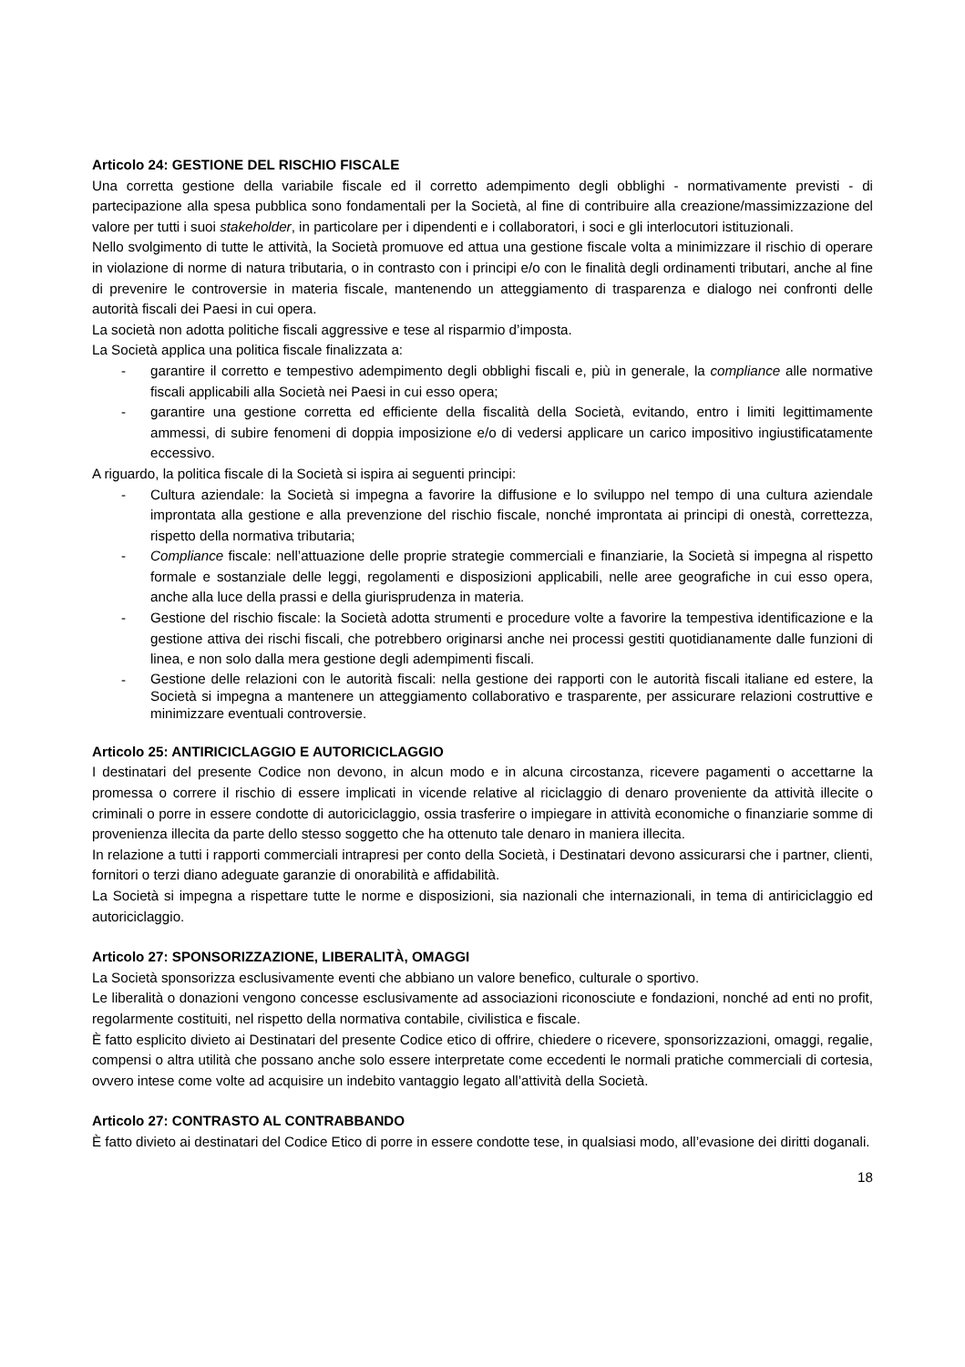Articolo 24: GESTIONE DEL RISCHIO FISCALE
Una corretta gestione della variabile fiscale ed il corretto adempimento degli obblighi - normativamente previsti - di partecipazione alla spesa pubblica sono fondamentali per la Società, al fine di contribuire alla creazione/massimizzazione del valore per tutti i suoi stakeholder, in particolare per i dipendenti e i collaboratori, i soci e gli interlocutori istituzionali.
Nello svolgimento di tutte le attività, la Società promuove ed attua una gestione fiscale volta a minimizzare il rischio di operare in violazione di norme di natura tributaria, o in contrasto con i principi e/o con le finalità degli ordinamenti tributari, anche al fine di prevenire le controversie in materia fiscale, mantenendo un atteggiamento di trasparenza e dialogo nei confronti delle autorità fiscali dei Paesi in cui opera.
La società non adotta politiche fiscali aggressive e tese al risparmio d’imposta.
La Società applica una politica fiscale finalizzata a:
- garantire il corretto e tempestivo adempimento degli obblighi fiscali e, più in generale, la compliance alle normative fiscali applicabili alla Società nei Paesi in cui esso opera;
- garantire una gestione corretta ed efficiente della fiscalità della Società, evitando, entro i limiti legittimamente ammessi, di subire fenomeni di doppia imposizione e/o di vedersi applicare un carico impositivo ingiustificatamente eccessivo.
A riguardo, la politica fiscale di la Società si ispira ai seguenti principi:
- Cultura aziendale: la Società si impegna a favorire la diffusione e lo sviluppo nel tempo di una cultura aziendale improntata alla gestione e alla prevenzione del rischio fiscale, nonché improntata ai principi di onestà, correttezza, rispetto della normativa tributaria;
- Compliance fiscale: nell’attuazione delle proprie strategie commerciali e finanziarie, la Società si impegna al rispetto formale e sostanziale delle leggi, regolamenti e disposizioni applicabili, nelle aree geografiche in cui esso opera, anche alla luce della prassi e della giurisprudenza in materia.
- Gestione del rischio fiscale: la Società adotta strumenti e procedure volte a favorire la tempestiva identificazione e la gestione attiva dei rischi fiscali, che potrebbero originarsi anche nei processi gestiti quotidianamente dalle funzioni di linea, e non solo dalla mera gestione degli adempimenti fiscali.
- Gestione delle relazioni con le autorità fiscali: nella gestione dei rapporti con le autorità fiscali italiane ed estere, la Società si impegna a mantenere un atteggiamento collaborativo e trasparente, per assicurare relazioni costruttive e minimizzare eventuali controversie.
Articolo 25: ANTIRICICLAGGIO E AUTORICICLAGGIO
I destinatari del presente Codice non devono, in alcun modo e in alcuna circostanza, ricevere pagamenti o accettarne la promessa o correre il rischio di essere implicati in vicende relative al riciclaggio di denaro proveniente da attività illecite o criminali o porre in essere condotte di autoriciclaggio, ossia trasferire o impiegare in attività economiche o finanziarie somme di provenienza illecita da parte dello stesso soggetto che ha ottenuto tale denaro in maniera illecita.
In relazione a tutti i rapporti commerciali intrapresi per conto della Società, i Destinatari devono assicurarsi che i partner, clienti, fornitori o terzi diano adeguate garanzie di onorabilità e affidabilità.
La Società si impegna a rispettare tutte le norme e disposizioni, sia nazionali che internazionali, in tema di antiriciclaggio ed autoriciclaggio.
Articolo 27: SPONSORIZZAZIONE, LIBERALITÀ, OMAGGI
La Società sponsorizza esclusivamente eventi che abbiano un valore benefico, culturale o sportivo.
Le liberalità o donazioni vengono concesse esclusivamente ad associazioni riconosciute e fondazioni, nonché ad enti no profit, regolarmente costituiti, nel rispetto della normativa contabile, civilistica e fiscale.
È fatto esplicito divieto ai Destinatari del presente Codice etico di offrire, chiedere o ricevere, sponsorizzazioni, omaggi, regalie, compensi o altra utilità che possano anche solo essere interpretate come eccedenti le normali pratiche commerciali di cortesia, ovvero intese come volte ad acquisire un indebito vantaggio legato all’attività della Società.
Articolo 27: CONTRASTO AL CONTRABBANDO
È fatto divieto ai destinatari del Codice Etico di porre in essere condotte tese, in qualsiasi modo, all’evasione dei diritti doganali.
18